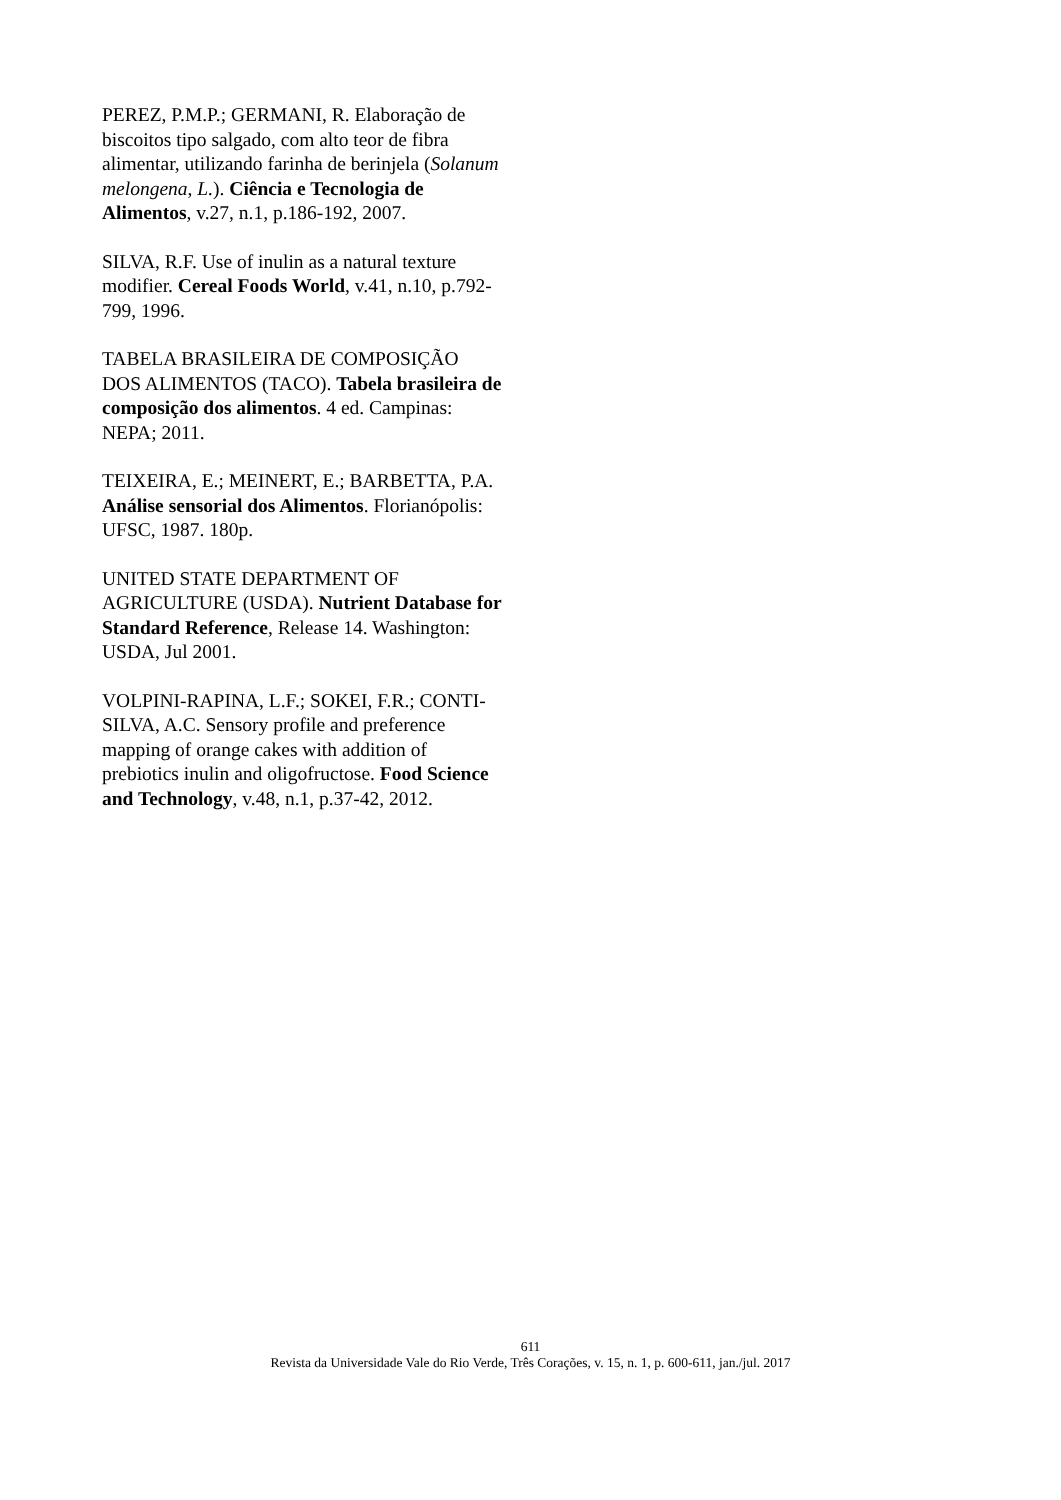PEREZ, P.M.P.; GERMANI, R. Elaboração de biscoitos tipo salgado, com alto teor de fibra alimentar, utilizando farinha de berinjela (Solanum melongena, L.). Ciência e Tecnologia de Alimentos, v.27, n.1, p.186-192, 2007.
SILVA, R.F. Use of inulin as a natural texture modifier. Cereal Foods World, v.41, n.10, p.792-799, 1996.
TABELA BRASILEIRA DE COMPOSIÇÃO DOS ALIMENTOS (TACO). Tabela brasileira de composição dos alimentos. 4 ed. Campinas: NEPA; 2011.
TEIXEIRA, E.; MEINERT, E.; BARBETTA, P.A. Análise sensorial dos Alimentos. Florianópolis: UFSC, 1987. 180p.
UNITED STATE DEPARTMENT OF AGRICULTURE (USDA). Nutrient Database for Standard Reference, Release 14. Washington: USDA, Jul 2001.
VOLPINI-RAPINA, L.F.; SOKEI, F.R.; CONTI-SILVA, A.C. Sensory profile and preference mapping of orange cakes with addition of prebiotics inulin and oligofructose. Food Science and Technology, v.48, n.1, p.37-42, 2012.
611
Revista da Universidade Vale do Rio Verde, Três Corações, v. 15, n. 1, p. 600-611, jan./jul. 2017